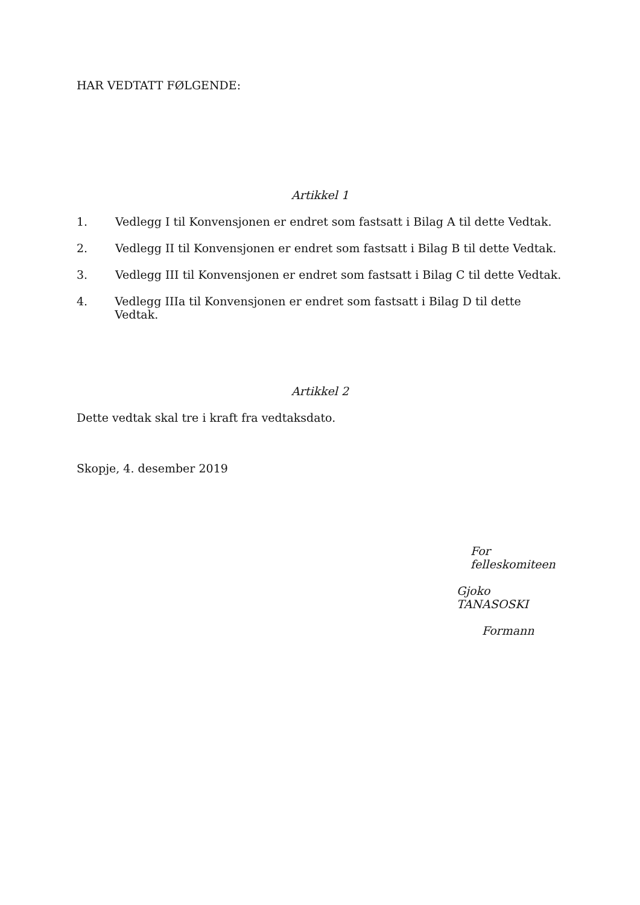HAR VEDTATT FØLGENDE:
Artikkel 1
1. Vedlegg I til Konvensjonen er endret som fastsatt i Bilag A til dette Vedtak.
2. Vedlegg II til Konvensjonen er endret som fastsatt i Bilag B til dette Vedtak.
3. Vedlegg III til Konvensjonen er endret som fastsatt i Bilag C til dette Vedtak.
4. Vedlegg IIIa til Konvensjonen er endret som fastsatt i Bilag D til dette Vedtak.
Artikkel 2
Dette vedtak skal tre i kraft fra vedtaksdato.
Skopje, 4. desember 2019
For felleskomiteen
Gjoko TANASOSKI
Formann